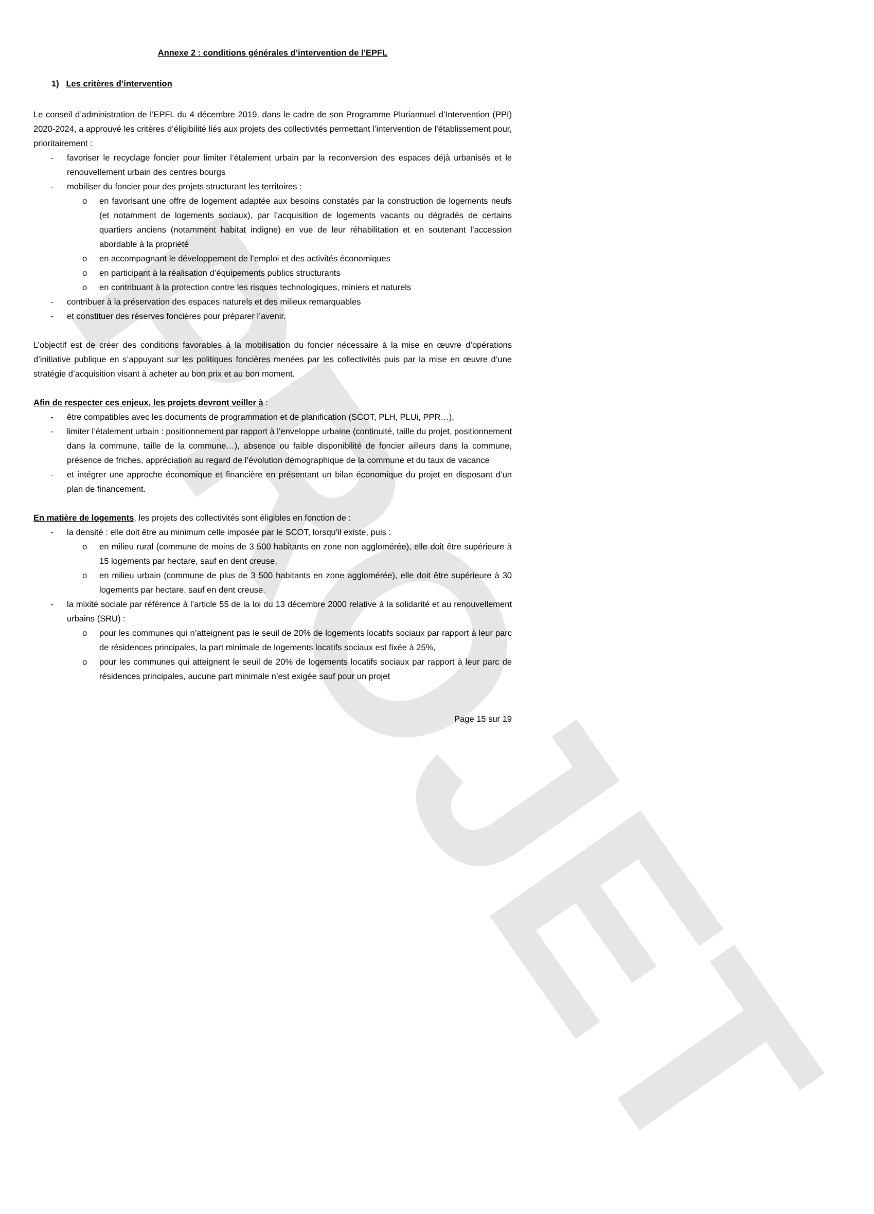PROJET
Annexe 2 : conditions générales d’intervention de l’EPFL
1) Les critères d’intervention
Le conseil d’administration de l’EPFL du 4 décembre 2019, dans le cadre de son Programme Pluriannuel d’Intervention (PPI) 2020-2024, a approuvé les critères d’éligibilité liés aux projets des collectivités permettant l’intervention de l’établissement pour, prioritairement :
- favoriser le recyclage foncier pour limiter l’étalement urbain par la reconversion des espaces déjà urbanisés et le renouvellement urbain des centres bourgs
- mobiliser du foncier pour des projets structurant les territoires :
o en favorisant une offre de logement adaptée aux besoins constatés par la construction de logements neufs (et notamment de logements sociaux), par l’acquisition de logements vacants ou dégradés de certains quartiers anciens (notamment habitat indigne) en vue de leur réhabilitation et en soutenant l’accession abordable à la propriété
o en accompagnant le développement de l’emploi et des activités économiques
o en participant à la réalisation d’équipements publics structurants
o en contribuant à la protection contre les risques technologiques, miniers et naturels
- contribuer à la préservation des espaces naturels et des milieux remarquables
- et constituer des réserves foncières pour préparer l’avenir.
L’objectif est de créer des conditions favorables à la mobilisation du foncier nécessaire à la mise en œuvre d’opérations d’initiative publique en s’appuyant sur les politiques foncières menées par les collectivités puis par la mise en œuvre d’une stratégie d’acquisition visant à acheter au bon prix et au bon moment.
Afin de respecter ces enjeux, les projets devront veiller à :
- être compatibles avec les documents de programmation et de planification (SCOT, PLH, PLUi, PPR…),
- limiter l’étalement urbain : positionnement par rapport à l’enveloppe urbaine (continuité, taille du projet, positionnement dans la commune, taille de la commune…), absence ou faible disponibilité de foncier ailleurs dans la commune, présence de friches, appréciation au regard de l’évolution démographique de la commune et du taux de vacance
- et intégrer une approche économique et financière en présentant un bilan économique du projet en disposant d’un plan de financement.
En matière de logements, les projets des collectivités sont éligibles en fonction de :
- la densité : elle doit être au minimum celle imposée par le SCOT, lorsqu’il existe, puis :
o en milieu rural (commune de moins de 3 500 habitants en zone non agglomérée), elle doit être supérieure à 15 logements par hectare, sauf en dent creuse,
o en milieu urbain (commune de plus de 3 500 habitants en zone agglomérée), elle doit être supérieure à 30 logements par hectare, sauf en dent creuse.
- la mixité sociale par référence à l’article 55 de la loi du 13 décembre 2000 relative à la solidarité et au renouvellement urbains (SRU) :
o pour les communes qui n’atteignent pas le seuil de 20% de logements locatifs sociaux par rapport à leur parc de résidences principales, la part minimale de logements locatifs sociaux est fixée à 25%,
o pour les communes qui atteignent le seuil de 20% de logements locatifs sociaux par rapport à leur parc de résidences principales, aucune part minimale n’est exigée sauf pour un projet
Page 15 sur 19